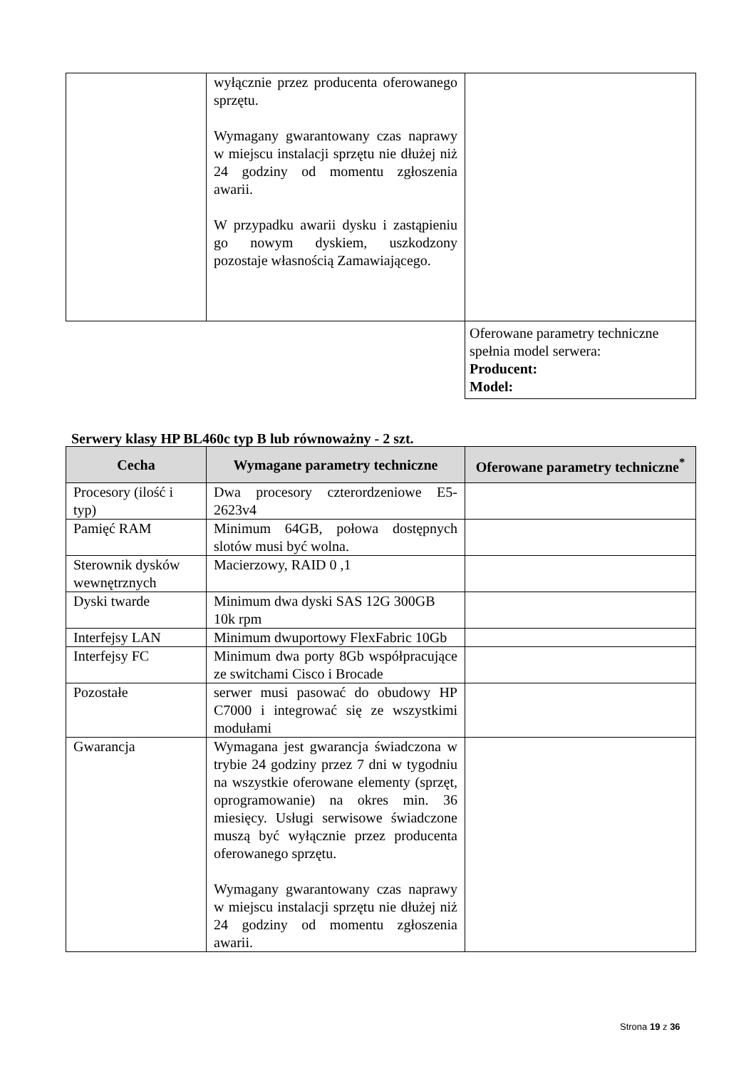| | wyłącznie przez producenta oferowanego sprzętu. Wymagany gwarantowany czas naprawy w miejscu instalacji sprzętu nie dłużej niż 24 godziny od momentu zgłoszenia awarii. W przypadku awarii dysku i zastąpieniu go nowym dyskiem, uszkodzony pozostaje własnością Zamawiającego. | |
| | | Oferowane parametry techniczne spełnia model serwera: Producent: Model: |
Serwery klasy HP BL460c typ B lub równoważny - 2 szt.
| Cecha | Wymagane parametry techniczne | Oferowane parametry techniczne<sup>*</sup> |
| --- | --- | --- |
| Procesory (ilość i typ) | Dwa procesory czterordzeniowe E5-2623v4 | |
| Pamięć RAM | Minimum 64GB, połowa dostępnych slotów musi być wolna. | |
| Sterownik dysków wewnętrznych | Macierzowy, RAID 0 ,1 | |
| Dyski twarde | Minimum dwa dyski SAS 12G 300GB 10k rpm | |
| Interfejsy LAN | Minimum dwuportowy FlexFabric 10Gb | |
| Interfejsy FC | Minimum dwa porty 8Gb współpracujące ze switchami Cisco i Brocade | |
| Pozostałe | serwer musi pasować do obudowy HP C7000 i integrować się ze wszystkimi modułami | |
| Gwarancja | Wymagana jest gwarancja świadczona w trybie 24 godziny przez 7 dni w tygodniu na wszystkie oferowane elementy (sprzęt, oprogramowanie) na okres min. 36 miesięcy. Usługi serwisowe świadczone muszą być wyłącznie przez producenta oferowanego sprzętu. Wymagany gwarantowany czas naprawy w miejscu instalacji sprzętu nie dłużej niż 24 godziny od momentu zgłoszenia awarii. | |
Strona 19 z 36